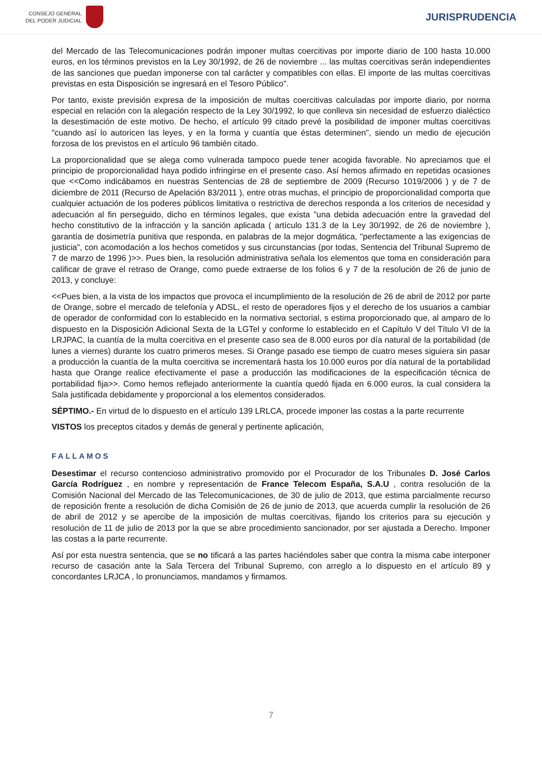CONSEJO GENERAL
DEL PODER JUDICIAL
JURISPRUDENCIA
del Mercado de las Telecomunicaciones podrán imponer multas coercitivas por importe diario de 100 hasta 10.000 euros, en los términos previstos en la Ley 30/1992, de 26 de noviembre ... las multas coercitivas serán independientes de las sanciones que puedan imponerse con tal carácter y compatibles con ellas. El importe de las multas coercitivas previstas en esta Disposición se ingresará en el Tesoro Público".
Por tanto, existe previsión expresa de la imposición de multas coercitivas calculadas por importe diario, por norma especial en relación con la alegación respecto de la Ley 30/1992, lo que conlleva sin necesidad de esfuerzo dialéctico la desestimación de este motivo. De hecho, el artículo 99 citado prevé la posibilidad de imponer multas coercitivas "cuando así lo autoricen las leyes, y en la forma y cuantía que éstas determinen", siendo un medio de ejecución forzosa de los previstos en el artículo 96 también citado.
La proporcionalidad que se alega como vulnerada tampoco puede tener acogida favorable. No apreciamos que el principio de proporcionalidad haya podido infringirse en el presente caso. Así hemos afirmado en repetidas ocasiones que <<Como indicábamos en nuestras Sentencias de 28 de septiembre de 2009 (Recurso 1019/2006 ) y de 7 de diciembre de 2011 (Recurso de Apelación 83/2011 ), entre otras muchas, el principio de proporcionalidad comporta que cualquier actuación de los poderes públicos limitativa o restrictiva de derechos responda a los criterios de necesidad y adecuación al fin perseguido, dicho en términos legales, que exista "una debida adecuación entre la gravedad del hecho constitutivo de la infracción y la sanción aplicada ( artículo 131.3 de la Ley 30/1992, de 26 de noviembre ), garantía de dosimetría punitiva que responda, en palabras de la mejor dogmática, "perfectamente a las exigencias de justicia", con acomodación a los hechos cometidos y sus circunstancias (por todas, Sentencia del Tribunal Supremo de 7 de marzo de 1996 )>>. Pues bien, la resolución administrativa señala los elementos que toma en consideración para calificar de grave el retraso de Orange, como puede extraerse de los folios 6 y 7 de la resolución de 26 de junio de 2013, y concluye:
<<Pues bien, a la vista de los impactos que provoca el incumplimiento de la resolución de 26 de abril de 2012 por parte de Orange, sobre el mercado de telefonía y ADSL, el resto de operadores fijos y el derecho de los usuarios a cambiar de operador de conformidad con lo establecido en la normativa sectorial, s estima proporcionado que, al amparo de lo dispuesto en la Disposición Adicional Sexta de la LGTel y conforme lo establecido en el Capítulo V del Título VI de la LRJPAC, la cuantía de la multa coercitiva en el presente caso sea de 8.000 euros por día natural de la portabilidad (de lunes a viernes) durante los cuatro primeros meses. Si Orange pasado ese tiempo de cuatro meses siguiera sin pasar a producción la cuantía de la multa coercitiva se incrementará hasta los 10.000 euros por día natural de la portabilidad hasta que Orange realice efectivamente el pase a producción las modificaciones de la especificación técnica de portabilidad fija>>. Como hemos reflejado anteriormente la cuantía quedó fijada en 6.000 euros, la cual considera la Sala justificada debidamente y proporcional a los elementos considerados.
SÉPTIMO.- En virtud de lo dispuesto en el artículo 139 LRLCA, procede imponer las costas a la parte recurrente
VISTOS los preceptos citados y demás de general y pertinente aplicación,
FALLAMOS
Desestimar el recurso contencioso administrativo promovido por el Procurador de los Tribunales D. José Carlos García Rodríguez , en nombre y representación de France Telecom España, S.A.U , contra resolución de la Comisión Nacional del Mercado de las Telecomunicaciones, de 30 de julio de 2013, que estima parcialmente recurso de reposición frente a resolución de dicha Comisión de 26 de junio de 2013, que acuerda cumplir la resolución de 26 de abril de 2012 y se apercibe de la imposición de multas coercitivas, fijando los criterios para su ejecución y resolución de 11 de julio de 2013 por la que se abre procedimiento sancionador, por ser ajustada a Derecho. Imponer las costas a la parte recurrente.
Así por esta nuestra sentencia, que se no tificará a las partes haciéndoles saber que contra la misma cabe interponer recurso de casación ante la Sala Tercera del Tribunal Supremo, con arreglo a lo dispuesto en el artículo 89 y concordantes LRJCA , lo pronunciamos, mandamos y firmamos.
7